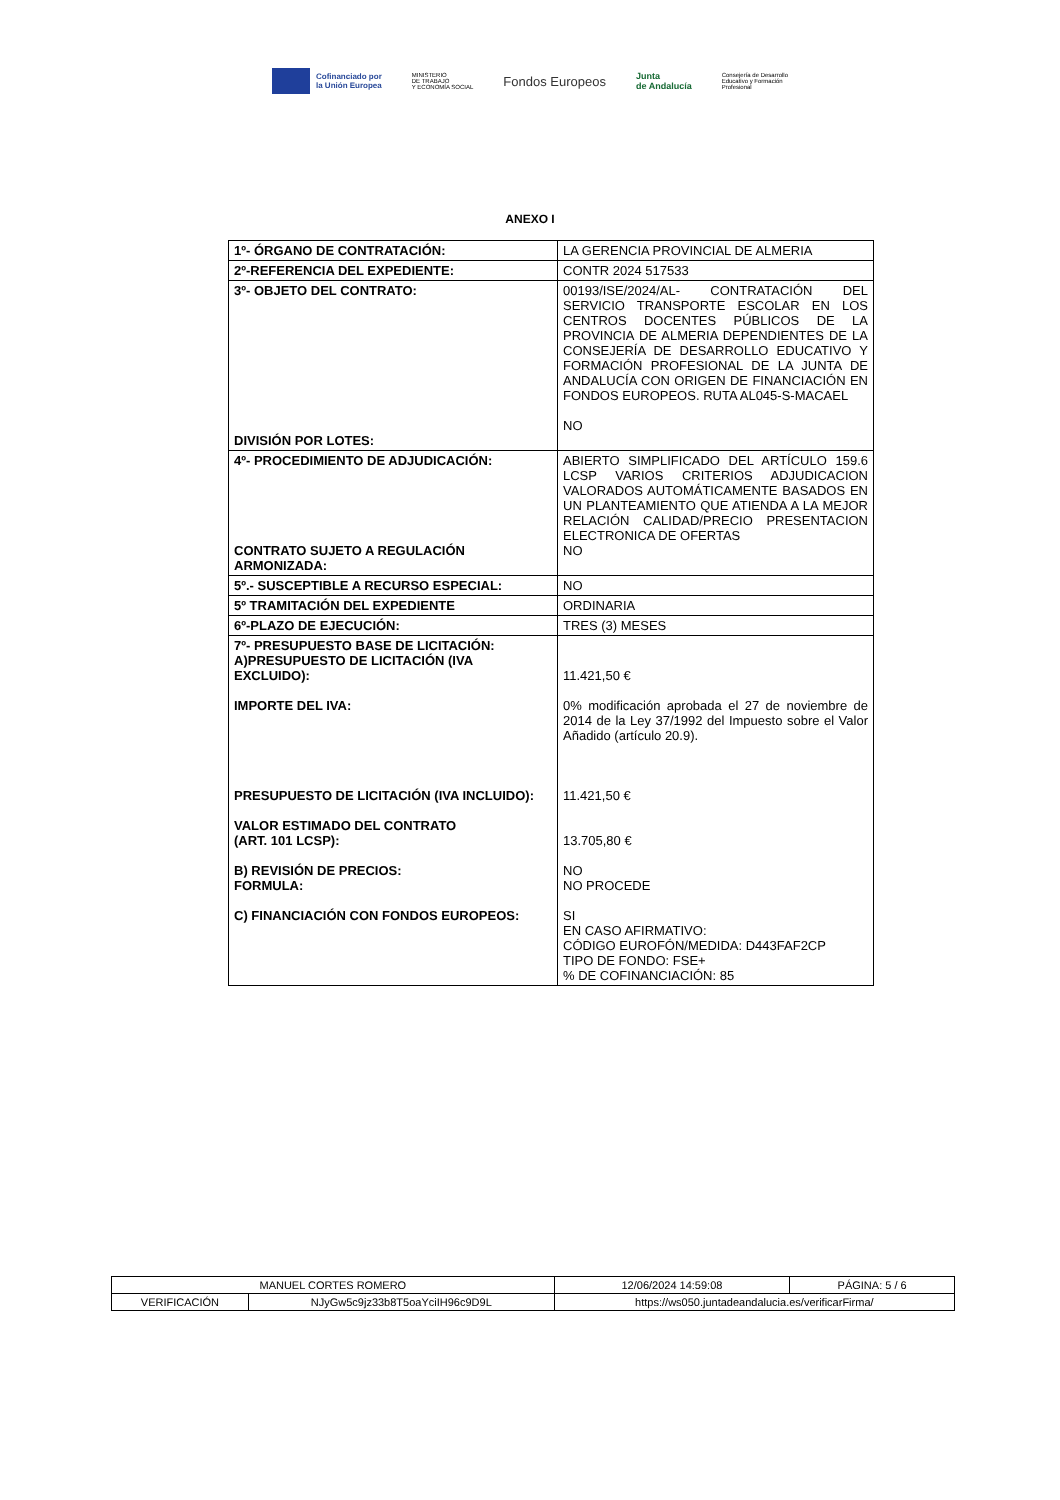Cofinanciado por
la Unión Europea
MINISTERIO
DE TRABAJO
Y ECONOMÍA SOCIAL
Fondos Europeos
Junta
de Andalucía
Consejería de Desarrollo
Educativo y Formación
Profesional
ANEXO I
| 1º- ÓRGANO DE CONTRATACIÓN: | LA GERENCIA PROVINCIAL DE ALMERIA |
| 2º-REFERENCIA DEL EXPEDIENTE: | CONTR 2024 517533 |
| 3º- OBJETO DEL CONTRATO: DIVISIÓN POR LOTES: | 00193/ISE/2024/AL- CONTRATACIÓN DEL SERVICIO TRANSPORTE ESCOLAR EN LOS CENTROS DOCENTES PÚBLICOS DE LA PROVINCIA DE ALMERIA DEPENDIENTES DE LA CONSEJERÍA DE DESARROLLO EDUCATIVO Y FORMACIÓN PROFESIONAL DE LA JUNTA DE ANDALUCÍA CON ORIGEN DE FINANCIACIÓN EN FONDOS EUROPEOS. RUTA AL045-S-MACAEL NO |
| 4º- PROCEDIMIENTO DE ADJUDICACIÓN: CONTRATO SUJETO A REGULACIÓN ARMONIZADA: | ABIERTO SIMPLIFICADO DEL ARTÍCULO 159.6 LCSP VARIOS CRITERIOS ADJUDICACION VALORADOS AUTOMÁTICAMENTE BASADOS EN UN PLANTEAMIENTO QUE ATIENDA A LA MEJOR RELACIÓN CALIDAD/PRECIO PRESENTACION ELECTRONICA DE OFERTAS NO |
| 5º.- SUSCEPTIBLE A RECURSO ESPECIAL: | NO |
| 5º TRAMITACIÓN DEL EXPEDIENTE | ORDINARIA |
| 6º-PLAZO DE EJECUCIÓN: | TRES (3) MESES |
| 7º- PRESUPUESTO BASE DE LICITACIÓN: A)PRESUPUESTO DE LICITACIÓN (IVA EXCLUIDO): IMPORTE DEL IVA: PRESUPUESTO DE LICITACIÓN (IVA INCLUIDO): VALOR ESTIMADO DEL CONTRATO (ART. 101 LCSP): B) REVISIÓN DE PRECIOS: FORMULA: C) FINANCIACIÓN CON FONDOS EUROPEOS: | 11.421,50 € 0% modificación aprobada el 27 de noviembre de 2014 de la Ley 37/1992 del Impuesto sobre el Valor Añadido (artículo 20.9). 11.421,50 € 13.705,80 € NO NO PROCEDE SI EN CASO AFIRMATIVO: CÓDIGO EUROFÓN/MEDIDA: D443FAF2CP TIPO DE FONDO: FSE+ % DE COFINANCIACIÓN: 85 |
| MANUEL CORTES ROMERO | | | 12/06/2024 14:59:08 | PÁGINA: 5 / 6 |
| VERIFICACIÓN | NJyGw5c9jz33b8T5oaYciIH96c9D9L | https://ws050.juntadeandalucia.es/verificarFirma/ | | |